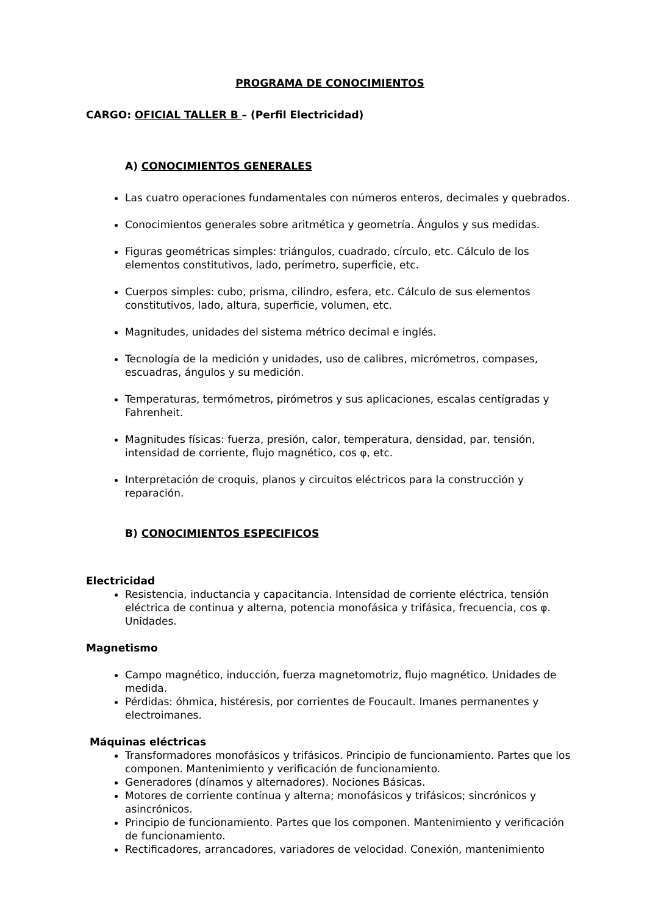PROGRAMA DE CONOCIMIENTOS
CARGO: OFICIAL TALLER B – (Perfil Electricidad)
A) CONOCIMIENTOS GENERALES
Las cuatro operaciones fundamentales con números enteros, decimales y quebrados.
Conocimientos generales sobre aritmética y geometría. Ángulos y sus medidas.
Figuras geométricas simples: triángulos, cuadrado, círculo, etc. Cálculo de los elementos constitutivos, lado, perímetro, superficie, etc.
Cuerpos simples: cubo, prisma, cilindro, esfera, etc. Cálculo de sus elementos constitutivos, lado, altura, superficie, volumen, etc.
Magnitudes, unidades del sistema métrico decimal e inglés.
Tecnología de la medición y unidades, uso de calibres, micrómetros, compases, escuadras, ángulos y su medición.
Temperaturas, termómetros, pirómetros y sus aplicaciones, escalas centígradas y Fahrenheit.
Magnitudes físicas: fuerza, presión, calor, temperatura, densidad, par, tensión, intensidad de corriente, flujo magnético, cos φ, etc.
Interpretación de croquis, planos y circuitos eléctricos para la construcción y reparación.
B) CONOCIMIENTOS ESPECIFICOS
Electricidad
Resistencia, inductancia y capacitancia. Intensidad de corriente eléctrica, tensión eléctrica de continua y alterna, potencia monofásica y trifásica, frecuencia, cos φ. Unidades.
Magnetismo
Campo magnético, inducción, fuerza magnetomotriz, flujo magnético. Unidades de medida.
Pérdidas: óhmica, histéresis, por corrientes de Foucault. Imanes permanentes y electroimanes.
Máquinas eléctricas
Transformadores monofásicos y trifásicos. Principio de funcionamiento. Partes que los componen. Mantenimiento y verificación de funcionamiento.
Generadores (dínamos y alternadores). Nociones Básicas.
Motores de corriente contínua y alterna; monofásicos y trifásicos; sincrónicos y asincrónicos.
Principio de funcionamiento. Partes que los componen. Mantenimiento y verificación de funcionamiento.
Rectificadores, arrancadores, variadores de velocidad. Conexión, mantenimiento